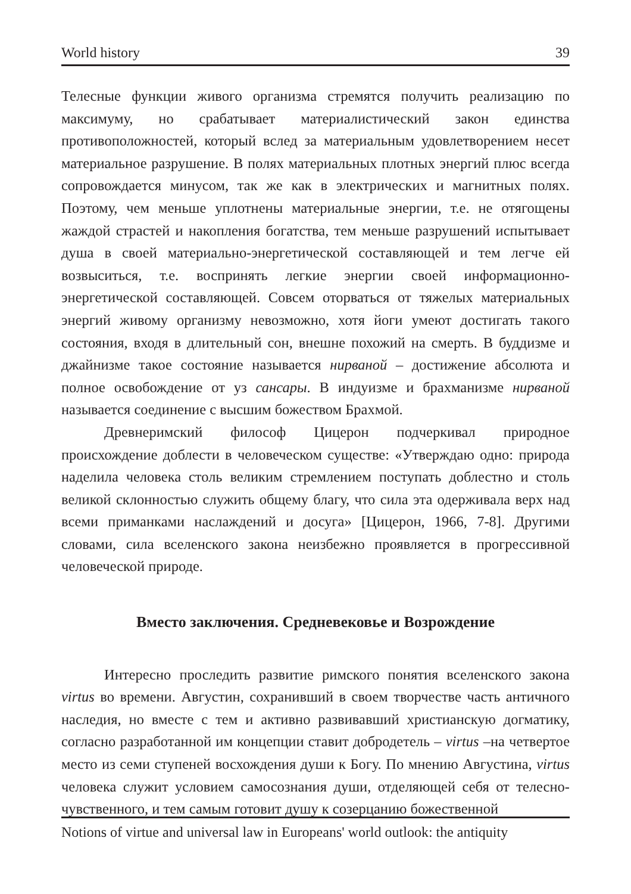World history 39
Телесные функции живого организма стремятся получить реализацию по максимуму, но срабатывает материалистический закон единства противоположностей, который вслед за материальным удовлетворением несет материальное разрушение. В полях материальных плотных энергий плюс всегда сопровождается минусом, так же как в электрических и магнитных полях. Поэтому, чем меньше уплотнены материальные энергии, т.е. не отягощены жаждой страстей и накопления богатства, тем меньше разрушений испытывает душа в своей материально-энергетической составляющей и тем легче ей возвыситься, т.е. воспринять легкие энергии своей информационно-энергетической составляющей. Совсем оторваться от тяжелых материальных энергий живому организму невозможно, хотя йоги умеют достигать такого состояния, входя в длительный сон, внешне похожий на смерть. В буддизме и джайнизме такое состояние называется нирваной – достижение абсолюта и полное освобождение от уз сансары. В индуизме и брахманизме нирваной называется соединение с высшим божеством Брахмой.
Древнеримский философ Цицерон подчеркивал природное происхождение доблести в человеческом существе: «Утверждаю одно: природа наделила человека столь великим стремлением поступать доблестно и столь великой склонностью служить общему благу, что сила эта одерживала верх над всеми приманками наслаждений и досуга» [Цицерон, 1966, 7-8]. Другими словами, сила вселенского закона неизбежно проявляется в прогрессивной человеческой природе.
Вместо заключения. Средневековье и Возрождение
Интересно проследить развитие римского понятия вселенского закона virtus во времени. Августин, сохранивший в своем творчестве часть античного наследия, но вместе с тем и активно развивавший христианскую догматику, согласно разработанной им концепции ставит добродетель – virtus –на четвертое место из семи ступеней восхождения души к Богу. По мнению Августина, virtus человека служит условием самосознания души, отделяющей себя от телесно-чувственного, и тем самым готовит душу к созерцанию божественной
Notions of virtue and universal law in Europeans' world outlook: the antiquity